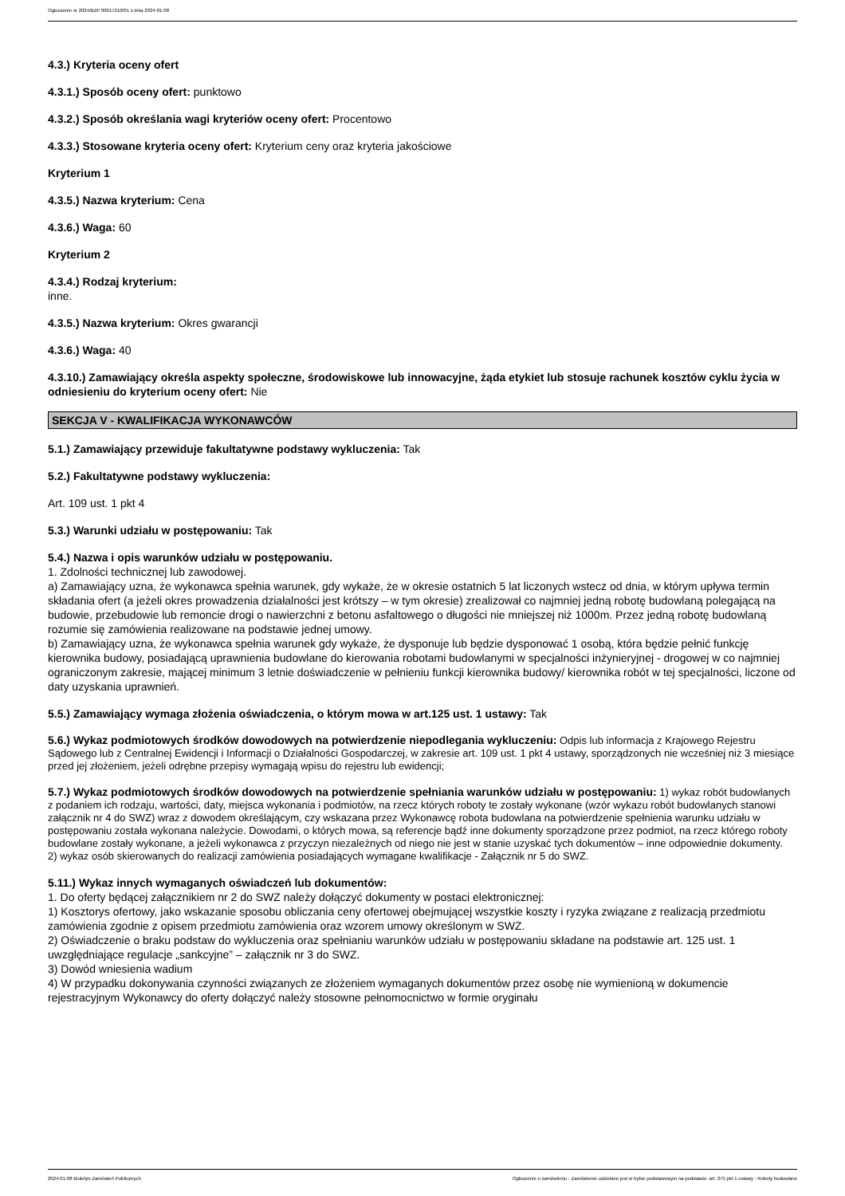Ogłoszenie nr 2024/BZP 00017210/01 z dnia 2024-01-08
4.3.) Kryteria oceny ofert
4.3.1.) Sposób oceny ofert: punktowo
4.3.2.) Sposób określania wagi kryteriów oceny ofert: Procentowo
4.3.3.) Stosowane kryteria oceny ofert: Kryterium ceny oraz kryteria jakościowe
Kryterium 1
4.3.5.) Nazwa kryterium: Cena
4.3.6.) Waga: 60
Kryterium 2
4.3.4.) Rodzaj kryterium:
inne.
4.3.5.) Nazwa kryterium: Okres gwarancji
4.3.6.) Waga: 40
4.3.10.) Zamawiający określa aspekty społeczne, środowiskowe lub innowacyjne, żąda etykiet lub stosuje rachunek kosztów cyklu życia w odniesieniu do kryterium oceny ofert: Nie
SEKCJA V - KWALIFIKACJA WYKONAWCÓW
5.1.) Zamawiający przewiduje fakultatywne podstawy wykluczenia: Tak
5.2.) Fakultatywne podstawy wykluczenia:
Art. 109 ust. 1 pkt 4
5.3.) Warunki udziału w postępowaniu: Tak
5.4.) Nazwa i opis warunków udziału w postępowaniu.
1. Zdolności technicznej lub zawodowej.
a) Zamawiający uzna, że wykonawca spełnia warunek, gdy wykaże, że w okresie ostatnich 5 lat liczonych wstecz od dnia, w którym upływa termin składania ofert (a jeżeli okres prowadzenia działalności jest krótszy – w tym okresie) zrealizował co najmniej jedną robotę budowlaną polegającą na budowie, przebudowie lub remoncie drogi o nawierzchni z betonu asfaltowego o długości nie mniejszej niż 1000m. Przez jedną robotę budowlaną rozumie się zamówienia realizowane na podstawie jednej umowy.
b) Zamawiający uzna, że wykonawca spełnia warunek gdy wykaże, że dysponuje lub będzie dysponować 1 osobą, która będzie pełnić funkcję kierownika budowy, posiadającą uprawnienia budowlane do kierowania robotami budowlanymi w specjalności inżynieryjnej - drogowej w co najmniej ograniczonym zakresie, mającej minimum 3 letnie doświadczenie w pełnieniu funkcji kierownika budowy/ kierownika robót w tej specjalności, liczone od daty uzyskania uprawnień.
5.5.) Zamawiający wymaga złożenia oświadczenia, o którym mowa w art.125 ust. 1 ustawy: Tak
5.6.) Wykaz podmiotowych środków dowodowych na potwierdzenie niepodlegania wykluczeniu: Odpis lub informacja z Krajowego Rejestru Sądowego lub z Centralnej Ewidencji i Informacji o Działalności Gospodarczej, w zakresie art. 109 ust. 1 pkt 4 ustawy, sporządzonych nie wcześniej niż 3 miesiące przed jej złożeniem, jeżeli odrębne przepisy wymagają wpisu do rejestru lub ewidencji;
5.7.) Wykaz podmiotowych środków dowodowych na potwierdzenie spełniania warunków udziału w postępowaniu: 1) wykaz robót budowlanych z podaniem ich rodzaju, wartości, daty, miejsca wykonania i podmiotów, na rzecz których roboty te zostały wykonane (wzór wykazu robót budowlanych stanowi załącznik nr 4 do SWZ) wraz z dowodem określającym, czy wskazana przez Wykonawcę robota budowlana na potwierdzenie spełnienia warunku udziału w postępowaniu została wykonana należycie. Dowodami, o których mowa, są referencje bądź inne dokumenty sporządzone przez podmiot, na rzecz którego roboty budowlane zostały wykonane, a jeżeli wykonawca z przyczyn niezależnych od niego nie jest w stanie uzyskać tych dokumentów – inne odpowiednie dokumenty.
2) wykaz osób skierowanych do realizacji zamówienia posiadających wymagane kwalifikacje - Załącznik nr 5 do SWZ.
5.11.) Wykaz innych wymaganych oświadczeń lub dokumentów:
1. Do oferty będącej załącznikiem nr 2 do SWZ należy dołączyć dokumenty w postaci elektronicznej:
1) Kosztorys ofertowy, jako wskazanie sposobu obliczania ceny ofertowej obejmującej wszystkie koszty i ryzyka związane z realizacją przedmiotu zamówienia zgodnie z opisem przedmiotu zamówienia oraz wzorem umowy określonym w SWZ.
2) Oświadczenie o braku podstaw do wykluczenia oraz spełnianiu warunków udziału w postępowaniu składane na podstawie art. 125 ust. 1 uwzględniające regulacje „sankcyjne” – załącznik nr 3 do SWZ.
3) Dowód wniesienia wadium
4) W przypadku dokonywania czynności związanych ze złożeniem wymaganych dokumentów przez osobę nie wymienioną w dokumencie rejestracyjnym Wykonawcy do oferty dołączyć należy stosowne pełnomocnictwo w formie oryginału
2024-01-08 Biuletyn Zamówień Publicznych Ogłoszenie o zamówieniu - Zamówienie udzielane jest w trybie podstawowym na podstawie: art. 275 pkt 1 ustawy - Roboty budowlane